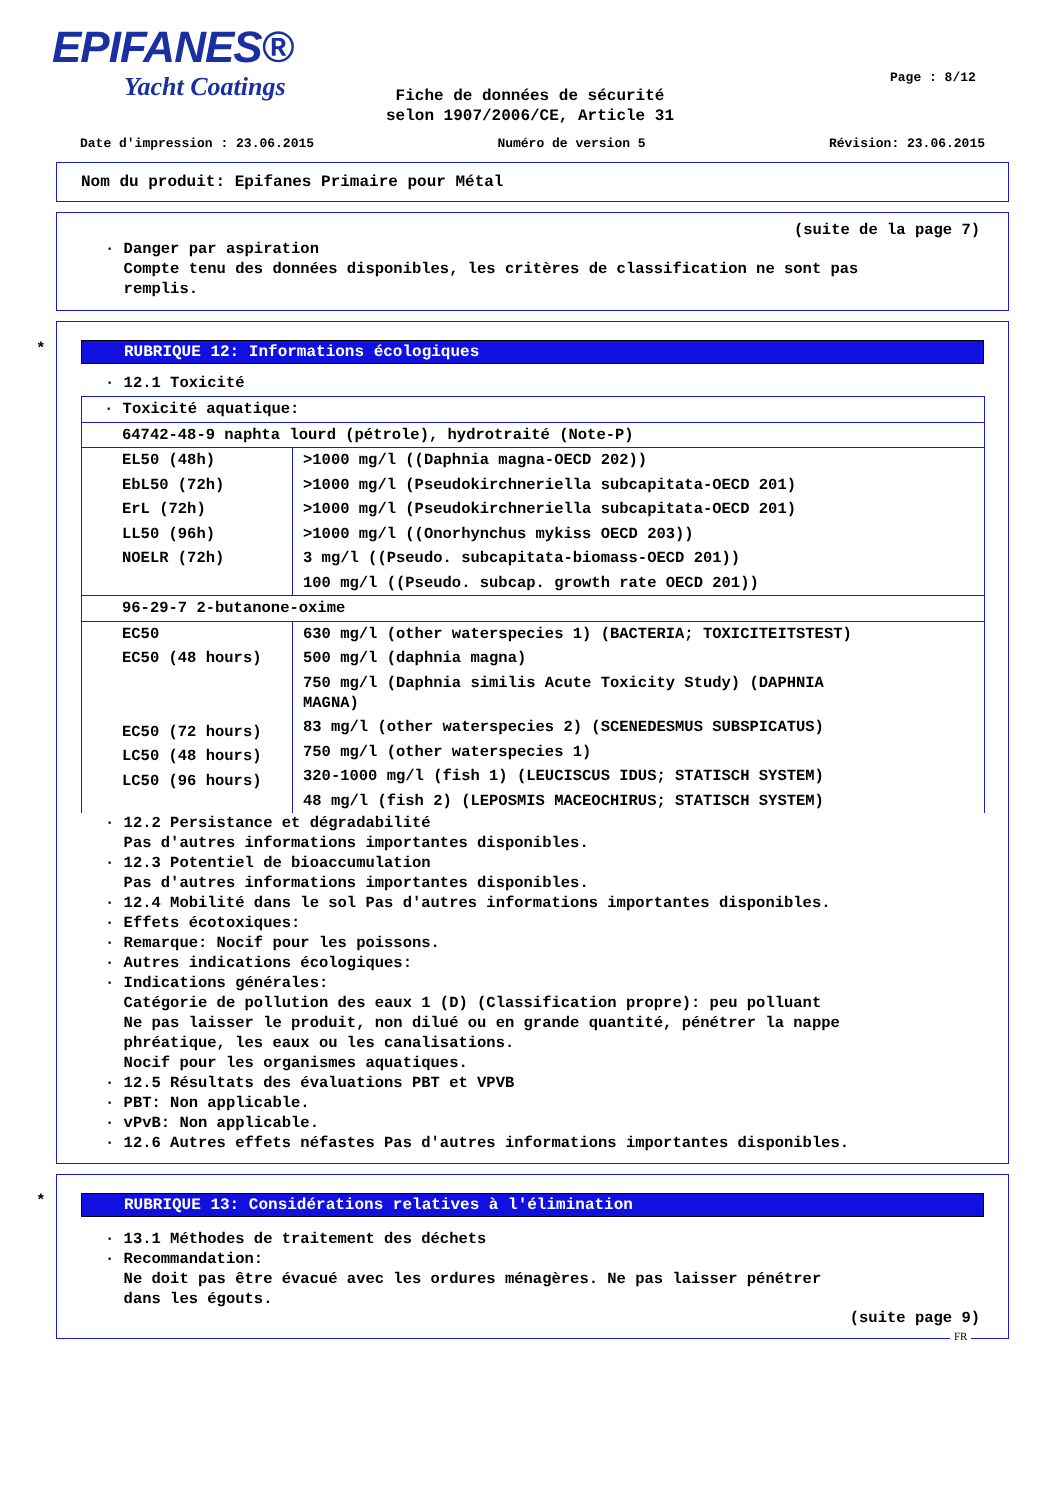EPIFANES®
Yacht Coatings
Page : 8/12
Fiche de données de sécurité
selon 1907/2006/CE, Article 31
Date d'impression : 23.06.2015 Numéro de version 5 Révision: 23.06.2015
Nom du produit: Epifanes Primaire pour Métal
(suite de la page 7)
· Danger par aspiration
Compte tenu des données disponibles, les critères de classification ne sont pas
remplis.
*
RUBRIQUE 12: Informations écologiques
· 12.1 Toxicité
| · Toxicité aquatique: | |
| 64742-48-9 naphta lourd (pétrole), hydrotraité (Note-P) | |
| EL50 (48h) EbL50 (72h) ErL (72h) LL50 (96h) NOELR (72h) | >1000 mg/l ((Daphnia magna-OECD 202)) >1000 mg/l (Pseudokirchneriella subcapitata-OECD 201) >1000 mg/l (Pseudokirchneriella subcapitata-OECD 201) >1000 mg/l ((Onorhynchus mykiss OECD 203)) 3 mg/l ((Pseudo. subcapitata-biomass-OECD 201)) 100 mg/l ((Pseudo. subcap. growth rate OECD 201)) |
| 96-29-7 2-butanone-oxime | |
| EC50 EC50 (48 hours) EC50 (72 hours) LC50 (48 hours) LC50 (96 hours) | 630 mg/l (other waterspecies 1) (BACTERIA; TOXICITEITSTEST) 500 mg/l (daphnia magna) 750 mg/l (Daphnia similis Acute Toxicity Study) (DAPHNIA MAGNA) 83 mg/l (other waterspecies 2) (SCENEDESMUS SUBSPICATUS) 750 mg/l (other waterspecies 1) 320-1000 mg/l (fish 1) (LEUCISCUS IDUS; STATISCH SYSTEM) 48 mg/l (fish 2) (LEPOSMIS MACEOCHIRUS; STATISCH SYSTEM) |
· 12.2 Persistance et dégradabilité
Pas d'autres informations importantes disponibles.
· 12.3 Potentiel de bioaccumulation
Pas d'autres informations importantes disponibles.
· 12.4 Mobilité dans le sol Pas d'autres informations importantes disponibles.
· Effets écotoxiques:
· Remarque: Nocif pour les poissons.
· Autres indications écologiques:
· Indications générales:
Catégorie de pollution des eaux 1 (D) (Classification propre): peu polluant
Ne pas laisser le produit, non dilué ou en grande quantité, pénétrer la nappe
phréatique, les eaux ou les canalisations.
Nocif pour les organismes aquatiques.
· 12.5 Résultats des évaluations PBT et VPVB
· PBT: Non applicable.
· vPvB: Non applicable.
· 12.6 Autres effets néfastes Pas d'autres informations importantes disponibles.
*
RUBRIQUE 13: Considérations relatives à l'élimination
· 13.1 Méthodes de traitement des déchets
· Recommandation:
Ne doit pas être évacué avec les ordures ménagères. Ne pas laisser pénétrer
dans les égouts.
(suite page 9)
FR